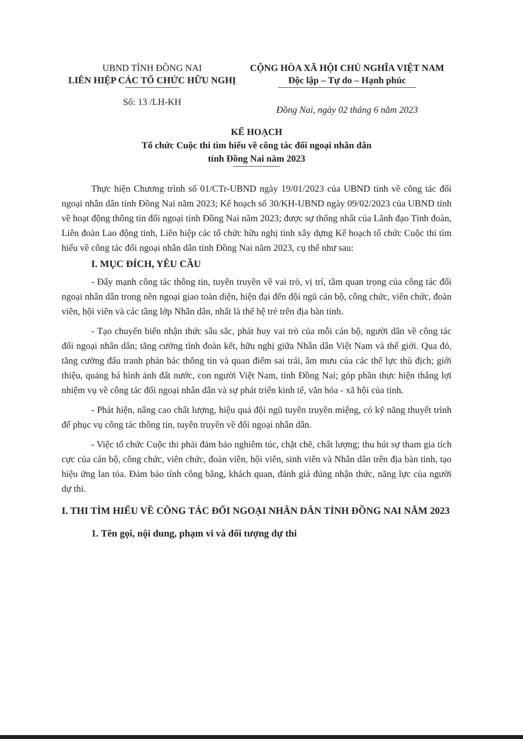UBND TỈNH ĐỒNG NAI
LIÊN HIỆP CÁC TỔ CHỨC HỮU NGHỊ
CỘNG HÒA XÃ HỘI CHỦ NGHĨA VIỆT NAM
Độc lập – Tự do – Hạnh phúc
Số: 13 /LH-KH
Đồng Nai, ngày 02 tháng 6 năm 2023
KẾ HOẠCH
Tổ chức Cuộc thi tìm hiểu về công tác đối ngoại nhân dân
tỉnh Đồng Nai năm 2023
Thực hiện Chương trình số 01/CTr-UBND ngày 19/01/2023 của UBND tỉnh về công tác đối ngoại nhân dân tỉnh Đồng Nai năm 2023; Kế hoạch số 30/KH-UBND ngày 09/02/2023 của UBND tỉnh về hoạt động thông tin đối ngoại tỉnh Đồng Nai năm 2023; được sự thống nhất của Lãnh đạo Tỉnh đoàn, Liên đoàn Lao động tỉnh, Liên hiệp các tổ chức hữu nghị tỉnh xây dựng Kế hoạch tổ chức Cuộc thi tìm hiểu về công tác đối ngoại nhân dân tỉnh Đồng Nai năm 2023, cụ thể như sau:
I. MỤC ĐÍCH, YÊU CẦU
- Đẩy mạnh công tác thông tin, tuyên truyền về vai trò, vị trí, tầm quan trọng của công tác đối ngoại nhân dân trong nền ngoại giao toàn diện, hiện đại đến đội ngũ cán bộ, công chức, viên chức, đoàn viên, hội viên và các tầng lớp Nhân dân, nhất là thế hệ trẻ trên địa bàn tỉnh.
- Tạo chuyển biến nhận thức sâu sắc, phát huy vai trò của mỗi cán bộ, người dân về công tác đối ngoại nhân dân; tăng cường tình đoàn kết, hữu nghị giữa Nhân dân Việt Nam và thế giới. Qua đó, tăng cường đấu tranh phản bác thông tin và quan điểm sai trái, âm mưu của các thế lực thù địch; giới thiệu, quảng bá hình ảnh đất nước, con người Việt Nam, tỉnh Đồng Nai; góp phần thực hiện thắng lợi nhiệm vụ về công tác đối ngoại nhân dân và sự phát triển kinh tế, văn hóa - xã hội của tỉnh.
- Phát hiện, nâng cao chất lượng, hiệu quả đội ngũ tuyên truyền miệng, có kỹ năng thuyết trình để phục vụ công tác thông tin, tuyên truyền về đối ngoại nhân dân.
- Việc tổ chức Cuộc thi phải đảm bảo nghiêm túc, chặt chẽ, chất lượng; thu hút sự tham gia tích cực của cán bộ, công chức, viên chức, đoàn viên, hội viên, sinh viên và Nhân dân trên địa bàn tỉnh, tạo hiệu ứng lan tỏa. Đảm bảo tính công bằng, khách quan, đánh giá đúng nhận thức, năng lực của người dự thi.
I. THI TÌM HIỂU VỀ CÔNG TÁC ĐỐI NGOẠI NHÂN DÂN TỈNH ĐỒNG NAI NĂM 2023
1. Tên gọi, nội dung, phạm vi và đối tượng dự thi